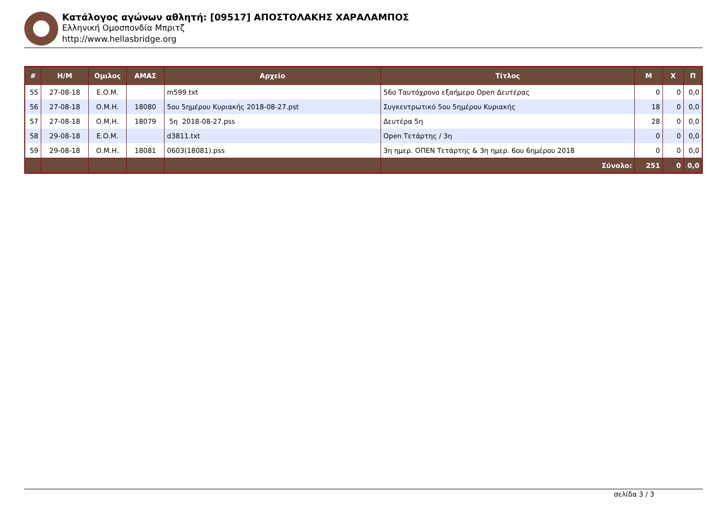Κατάλογος αγώνων αθλητή: [09517] ΑΠΟΣΤΟΛΑΚΗΣ ΧΑΡΑΛΑΜΠΟΣ
Ελληνική Ομοσπονδία Μπριτζ
http://www.hellasbridge.org
| # | Η/Μ | Ομιλος | ΑΜΑΣ | Αρχείο | Τίτλος | Μ | Χ | Π |
| --- | --- | --- | --- | --- | --- | --- | --- | --- |
| 55 | 27-08-18 | Ε.Ο.Μ. | | m599.txt | 56ο Ταυτόχρονο εξαήμερο Open Δευτέρας | 0 | 0 | 0,0 |
| 56 | 27-08-18 | Ο.Μ.Η. | 18080 | 5ου 5ημέρου Κυριακής 2018-08-27.pst | Συγκεντρωτικό 5ου 5ημέρου Κυριακής | 18 | 0 | 0,0 |
| 57 | 27-08-18 | Ο.Μ.Η. | 18079 | 5η 2018-08-27.pss | Δευτέρα 5η | 28 | 0 | 0,0 |
| 58 | 29-08-18 | Ε.Ο.Μ. | | d3811.txt | Open Τετάρτης / 3η | 0 | 0 | 0,0 |
| 59 | 29-08-18 | Ο.Μ.Η. | 18081 | 0603(18081).pss | 3η ημερ. ΟΠΕΝ Τετάρτης & 3η ημερ. 6ου 6ημέρου 2018 | 0 | 0 | 0,0 |
| | | | | | Σύνολο: | 251 | 0 | 0,0 |
σελίδα 3 / 3